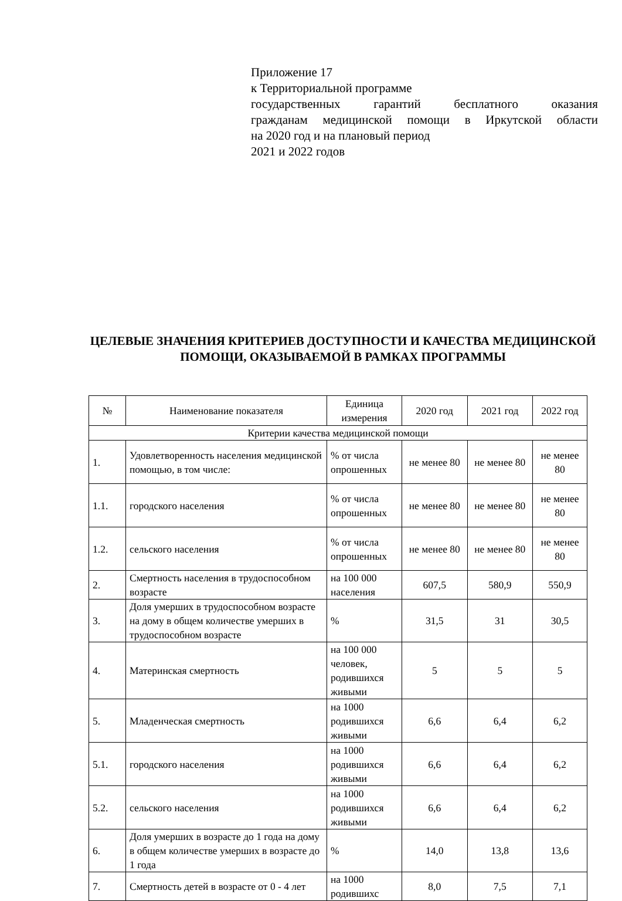Приложение 17
к Территориальной программе
государственных гарантий бесплатного оказания
гражданам медицинской помощи в Иркутской области
на 2020 год и на плановый период
2021 и 2022 годов
ЦЕЛЕВЫЕ ЗНАЧЕНИЯ КРИТЕРИЕВ ДОСТУПНОСТИ И КАЧЕСТВА МЕДИЦИНСКОЙ ПОМОЩИ, ОКАЗЫВАЕМОЙ В РАМКАХ ПРОГРАММЫ
| № | Наименование показателя | Единица измерения | 2020 год | 2021 год | 2022 год |
| --- | --- | --- | --- | --- | --- |
| Критерии качества медицинской помощи | | | | | |
| 1. | Удовлетворенность населения медицинской помощью, в том числе: | % от числа опрошенных | не менее 80 | не менее 80 | не менее 80 |
| 1.1. | городского населения | % от числа опрошенных | не менее 80 | не менее 80 | не менее 80 |
| 1.2. | сельского населения | % от числа опрошенных | не менее 80 | не менее 80 | не менее 80 |
| 2. | Смертность населения в трудоспособном возрасте | на 100 000 населения | 607,5 | 580,9 | 550,9 |
| 3. | Доля умерших в трудоспособном возрасте на дому в общем количестве умерших в трудоспособном возрасте | % | 31,5 | 31 | 30,5 |
| 4. | Материнская смертность | на 100 000 человек, родившихся живыми | 5 | 5 | 5 |
| 5. | Младенческая смертность | на 1000 родившихся живыми | 6,6 | 6,4 | 6,2 |
| 5.1. | городского населения | на 1000 родившихся живыми | 6,6 | 6,4 | 6,2 |
| 5.2. | сельского населения | на 1000 родившихся живыми | 6,6 | 6,4 | 6,2 |
| 6. | Доля умерших в возрасте до 1 года на дому в общем количестве умерших в возрасте до 1 года | % | 14,0 | 13,8 | 13,6 |
| 7. | Смертность детей в возрасте от 0 - 4 лет | на 1000 родившихс | 8,0 | 7,5 | 7,1 |